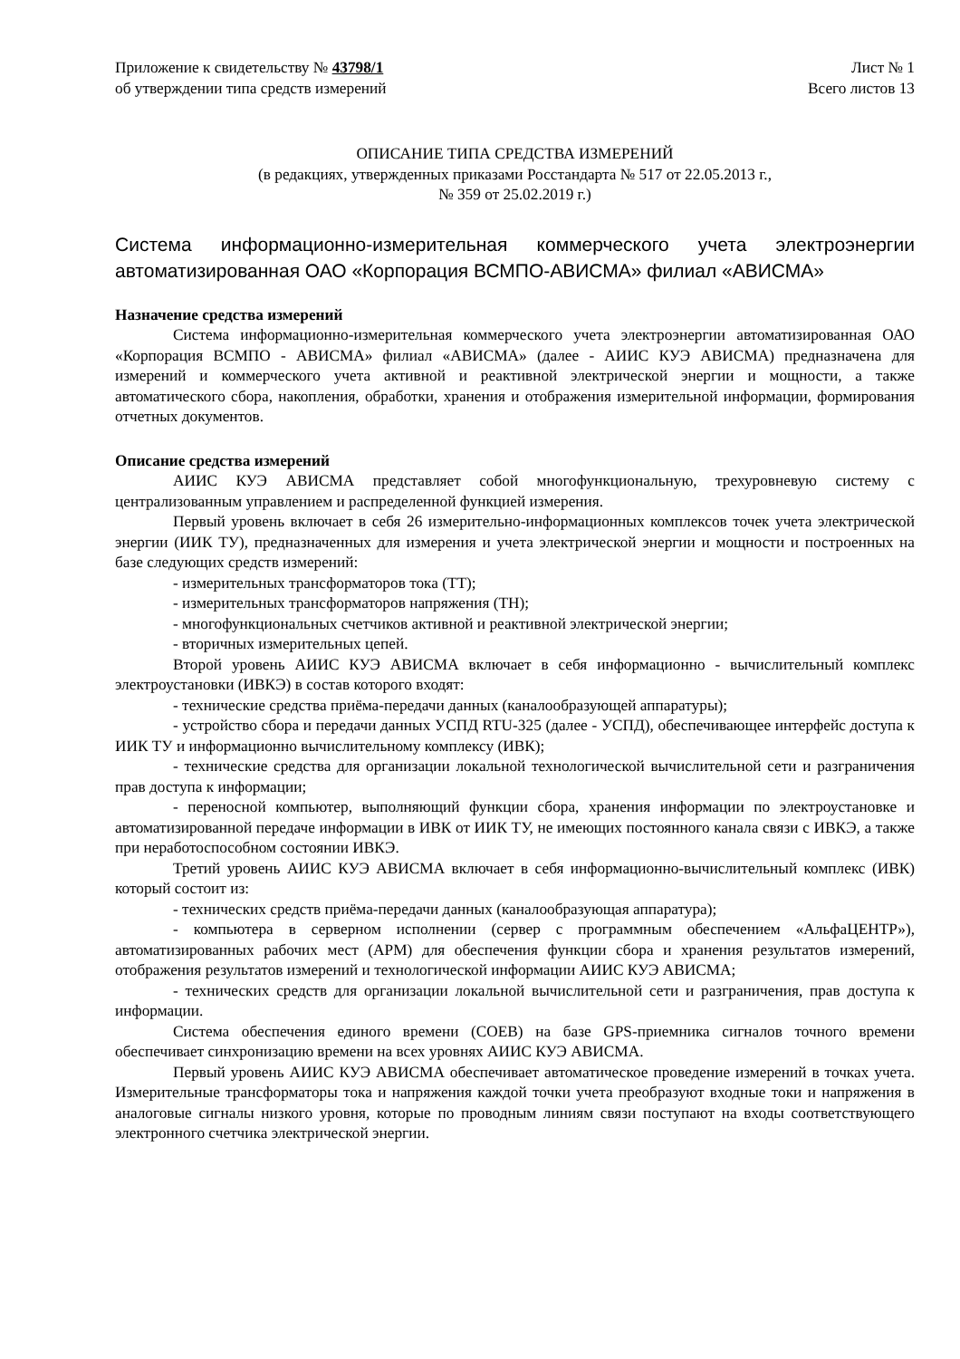Приложение к свидетельству № 43798/1
об утверждении типа средств измерений
Лист № 1
Всего листов 13
ОПИСАНИЕ ТИПА СРЕДСТВА ИЗМЕРЕНИЙ
(в редакциях, утвержденных приказами Росстандарта № 517 от 22.05.2013 г.,
№ 359 от 25.02.2019 г.)
Система информационно-измерительная коммерческого учета электроэнергии автоматизированная ОАО «Корпорация ВСМПО-АВИСМА» филиал «АВИСМА»
Назначение средства измерений
Система информационно-измерительная коммерческого учета электроэнергии автоматизированная ОАО «Корпорация ВСМПО - АВИСМА» филиал «АВИСМА» (далее - АИИС КУЭ АВИСМА) предназначена для измерений и коммерческого учета активной и реактивной электрической энергии и мощности, а также автоматического сбора, накопления, обработки, хранения и отображения измерительной информации, формирования отчетных документов.
Описание средства измерений
АИИС КУЭ АВИСМА представляет собой многофункциональную, трехуровневую систему с централизованным управлением и распределенной функцией измерения.
Первый уровень включает в себя 26 измерительно-информационных комплексов точек учета электрической энергии (ИИК ТУ), предназначенных для измерения и учета электрической энергии и мощности и построенных на базе следующих средств измерений:
- измерительных трансформаторов тока (ТТ);
- измерительных трансформаторов напряжения (ТН);
- многофункциональных счетчиков активной и реактивной электрической энергии;
- вторичных измерительных цепей.
Второй уровень АИИС КУЭ АВИСМА включает в себя информационно - вычислительный комплекс электроустановки (ИВКЭ) в состав которого входят:
- технические средства приёма-передачи данных (каналообразующей аппаратуры);
- устройство сбора и передачи данных УСПД RTU-325 (далее - УСПД), обеспечивающее интерфейс доступа к ИИК ТУ и информационно вычислительному комплексу (ИВК);
- технические средства для организации локальной технологической вычислительной сети и разграничения прав доступа к информации;
- переносной компьютер, выполняющий функции сбора, хранения информации по электроустановке и автоматизированной передаче информации в ИВК от ИИК ТУ, не имеющих постоянного канала связи с ИВКЭ, а также при неработоспособном состоянии ИВКЭ.
Третий уровень АИИС КУЭ АВИСМА включает в себя информационно-вычислительный комплекс (ИВК) который состоит из:
- технических средств приёма-передачи данных (каналообразующая аппаратура);
- компьютера в серверном исполнении (сервер с программным обеспечением «АльфаЦЕНТР»), автоматизированных рабочих мест (АРМ) для обеспечения функции сбора и хранения результатов измерений, отображения результатов измерений и технологической информации АИИС КУЭ АВИСМА;
- технических средств для организации локальной вычислительной сети и разграничения, прав доступа к информации.
Система обеспечения единого времени (СОЕВ) на базе GPS-приемника сигналов точного времени обеспечивает синхронизацию времени на всех уровнях АИИС КУЭ АВИСМА.
Первый уровень АИИС КУЭ АВИСМА обеспечивает автоматическое проведение измерений в точках учета. Измерительные трансформаторы тока и напряжения каждой точки учета преобразуют входные токи и напряжения в аналоговые сигналы низкого уровня, которые по проводным линиям связи поступают на входы соответствующего электронного счетчика электрической энергии.